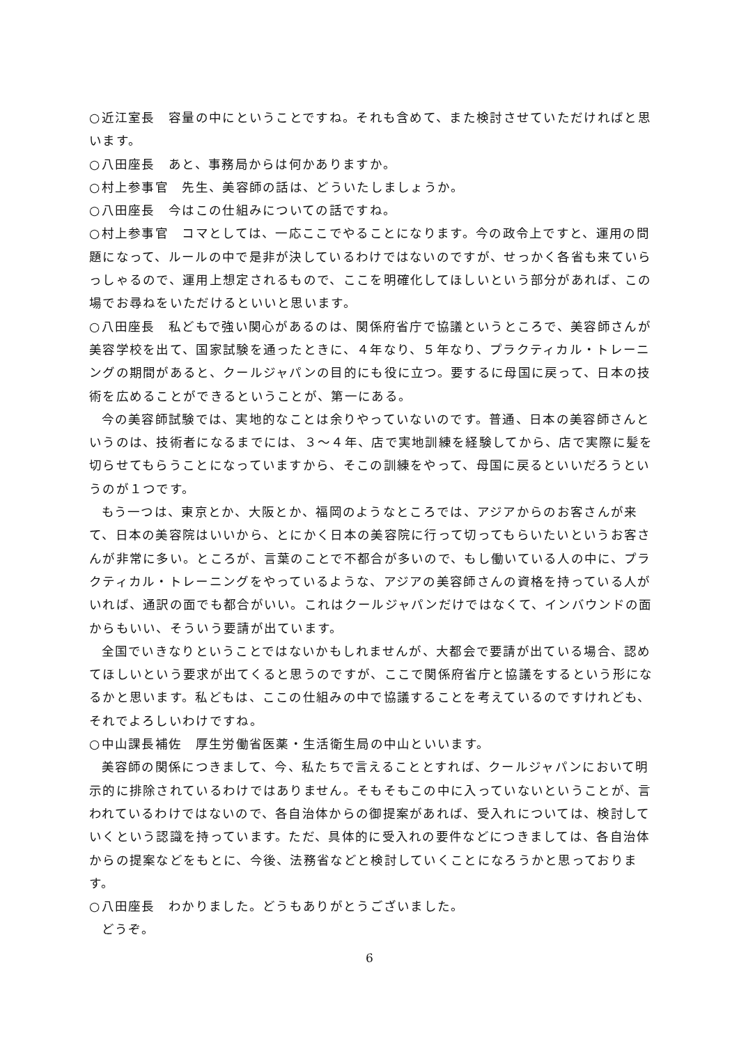○近江室長　容量の中にということですね。それも含めて、また検討させていただければと思います。
○八田座長　あと、事務局からは何かありますか。
○村上参事官　先生、美容師の話は、どういたしましょうか。
○八田座長　今はこの仕組みについての話ですね。
○村上参事官　コマとしては、一応ここでやることになります。今の政令上ですと、運用の問題になって、ルールの中で是非が決しているわけではないのですが、せっかく各省も来ていらっしゃるので、運用上想定されるもので、ここを明確化してほしいという部分があれば、この場でお尋ねをいただけるといいと思います。
○八田座長　私どもで強い関心があるのは、関係府省庁で協議というところで、美容師さんが美容学校を出て、国家試験を通ったときに、４年なり、５年なり、プラクティカル・トレーニングの期間があると、クールジャパンの目的にも役に立つ。要するに母国に戻って、日本の技術を広めることができるということが、第一にある。
今の美容師試験では、実地的なことは余りやっていないのです。普通、日本の美容師さんというのは、技術者になるまでには、３～４年、店で実地訓練を経験してから、店で実際に髪を切らせてもらうことになっていますから、そこの訓練をやって、母国に戻るといいだろうというのが１つです。
もう一つは、東京とか、大阪とか、福岡のようなところでは、アジアからのお客さんが来て、日本の美容院はいいから、とにかく日本の美容院に行って切ってもらいたいというお客さんが非常に多い。ところが、言葉のことで不都合が多いので、もし働いている人の中に、プラクティカル・トレーニングをやっているような、アジアの美容師さんの資格を持っている人がいれば、通訳の面でも都合がいい。これはクールジャパンだけではなくて、インバウンドの面からもいい、そういう要請が出ています。
全国でいきなりということではないかもしれませんが、大都会で要請が出ている場合、認めてほしいという要求が出てくると思うのですが、ここで関係府省庁と協議をするという形になるかと思います。私どもは、ここの仕組みの中で協議することを考えているのですけれども、それでよろしいわけですね。
○中山課長補佐　厚生労働省医薬・生活衛生局の中山といいます。
美容師の関係につきまして、今、私たちで言えることとすれば、クールジャパンにおいて明示的に排除されているわけではありません。そもそもこの中に入っていないということが、言われているわけではないので、各自治体からの御提案があれば、受入れについては、検討していくという認識を持っています。ただ、具体的に受入れの要件などにつきましては、各自治体からの提案などをもとに、今後、法務省などと検討していくことになろうかと思っております。
○八田座長　わかりました。どうもありがとうございました。
どうぞ。
6